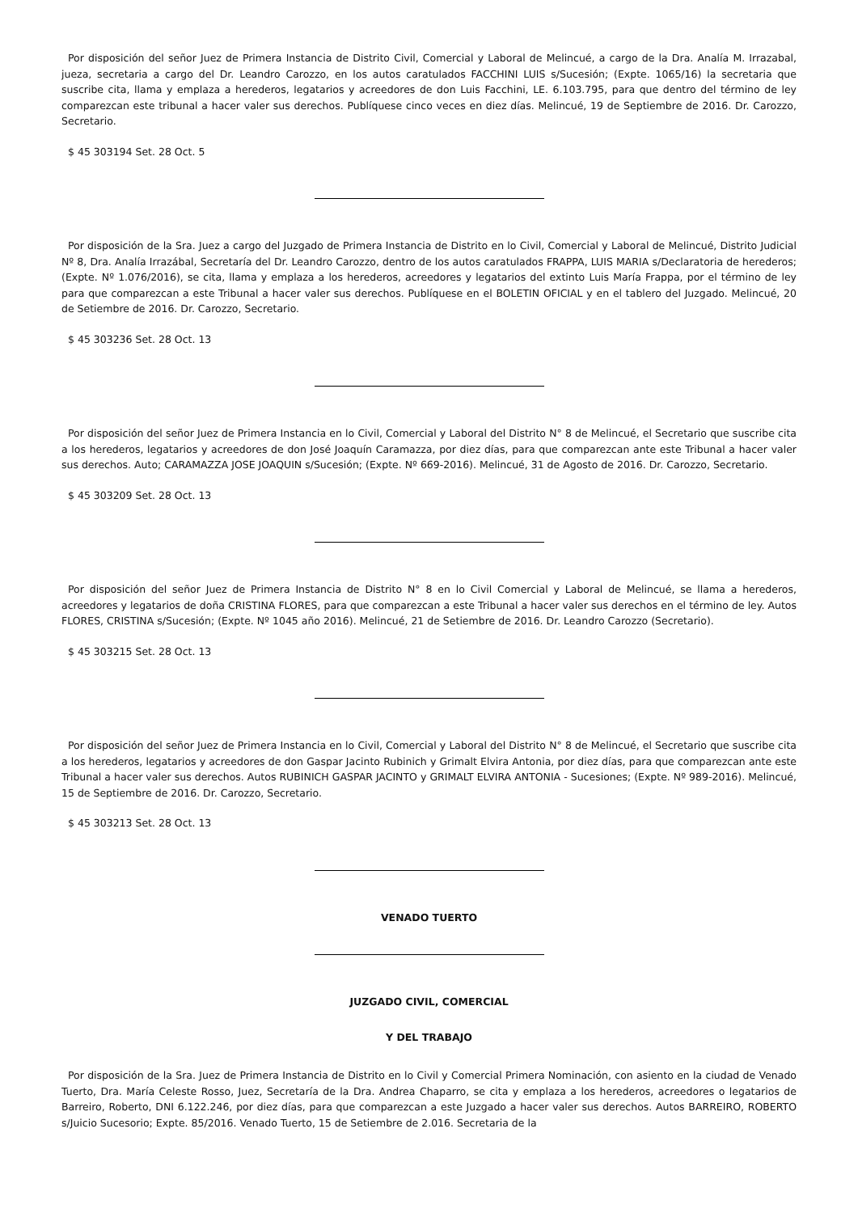Por disposición del señor Juez de Primera Instancia de Distrito Civil, Comercial y Laboral de Melincué, a cargo de la Dra. Analía M. Irrazabal, jueza, secretaria a cargo del Dr. Leandro Carozzo, en los autos caratulados FACCHINI LUIS s/Sucesión; (Expte. 1065/16) la secretaria que suscribe cita, llama y emplaza a herederos, legatarios y acreedores de don Luis Facchini, LE. 6.103.795, para que dentro del término de ley comparezcan este tribunal a hacer valer sus derechos. Publíquese cinco veces en diez días. Melincué, 19 de Septiembre de 2016. Dr. Carozzo, Secretario.
$ 45 303194 Set. 28 Oct. 5
Por disposición de la Sra. Juez a cargo del Juzgado de Primera Instancia de Distrito en lo Civil, Comercial y Laboral de Melincué, Distrito Judicial Nº 8, Dra. Analía Irrazábal, Secretaría del Dr. Leandro Carozzo, dentro de los autos caratulados FRAPPA, LUIS MARIA s/Declaratoria de herederos; (Expte. Nº 1.076/2016), se cita, llama y emplaza a los herederos, acreedores y legatarios del extinto Luis María Frappa, por el término de ley para que comparezcan a este Tribunal a hacer valer sus derechos. Publíquese en el BOLETIN OFICIAL y en el tablero del Juzgado. Melincué, 20 de Setiembre de 2016. Dr. Carozzo, Secretario.
$ 45 303236 Set. 28 Oct. 13
Por disposición del señor Juez de Primera Instancia en lo Civil, Comercial y Laboral del Distrito N° 8 de Melincué, el Secretario que suscribe cita a los herederos, legatarios y acreedores de don José Joaquín Caramazza, por diez días, para que comparezcan ante este Tribunal a hacer valer sus derechos. Auto; CARAMAZZA JOSE JOAQUIN s/Sucesión; (Expte. Nº 669-2016). Melincué, 31 de Agosto de 2016. Dr. Carozzo, Secretario.
$ 45 303209 Set. 28 Oct. 13
Por disposición del señor Juez de Primera Instancia de Distrito N° 8 en lo Civil Comercial y Laboral de Melincué, se llama a herederos, acreedores y legatarios de doña CRISTINA FLORES, para que comparezcan a este Tribunal a hacer valer sus derechos en el término de ley. Autos FLORES, CRISTINA s/Sucesión; (Expte. Nº 1045 año 2016). Melincué, 21 de Setiembre de 2016. Dr. Leandro Carozzo (Secretario).
$ 45 303215 Set. 28 Oct. 13
Por disposición del señor Juez de Primera Instancia en lo Civil, Comercial y Laboral del Distrito N° 8 de Melincué, el Secretario que suscribe cita a los herederos, legatarios y acreedores de don Gaspar Jacinto Rubinich y Grimalt Elvira Antonia, por diez días, para que comparezcan ante este Tribunal a hacer valer sus derechos. Autos RUBINICH GASPAR JACINTO y GRIMALT ELVIRA ANTONIA - Sucesiones; (Expte. Nº 989-2016). Melincué, 15 de Septiembre de 2016. Dr. Carozzo, Secretario.
$ 45 303213 Set. 28 Oct. 13
VENADO TUERTO
JUZGADO CIVIL, COMERCIAL
Y DEL TRABAJO
Por disposición de la Sra. Juez de Primera Instancia de Distrito en lo Civil y Comercial Primera Nominación, con asiento en la ciudad de Venado Tuerto, Dra. María Celeste Rosso, Juez, Secretaría de la Dra. Andrea Chaparro, se cita y emplaza a los herederos, acreedores o legatarios de Barreiro, Roberto, DNI 6.122.246, por diez días, para que comparezcan a este Juzgado a hacer valer sus derechos. Autos BARREIRO, ROBERTO s/Juicio Sucesorio; Expte. 85/2016. Venado Tuerto, 15 de Setiembre de 2.016. Secretaria de la